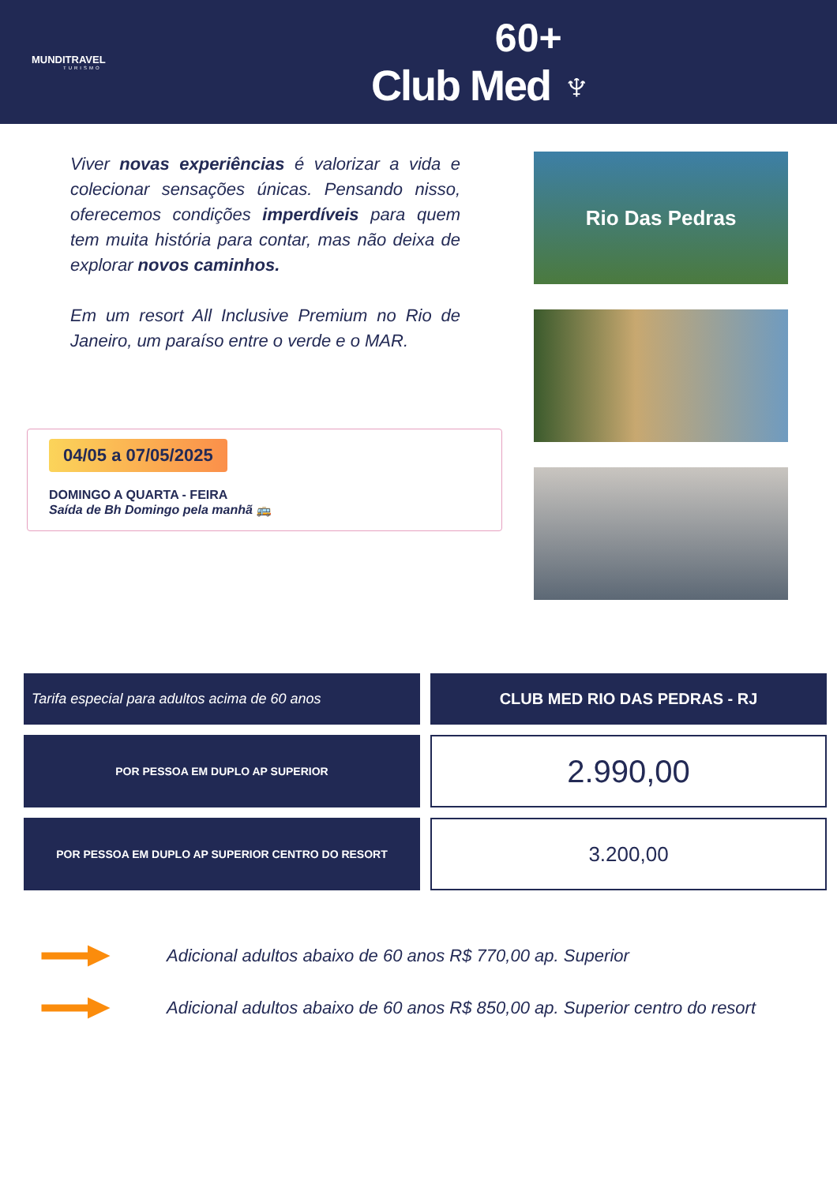MUNDITRAVEL
TURISMO
60+
Club Med ♆
Viver novas experiências é valorizar a vida e colecionar sensações únicas. Pensando nisso, oferecemos condições imperdíveis para quem tem muita história para contar, mas não deixa de explorar novos caminhos.
Em um resort All Inclusive Premium no Rio de Janeiro, um paraíso entre o verde e o MAR.
04/05 a 07/05/2025
DOMINGO A QUARTA - FEIRA
Saída de Bh Domingo pela manhã 🚌
Rio Das Pedras
| Tarifa especial para adultos acima de 60 anos | CLUB MED RIO DAS PEDRAS - RJ |
| POR PESSOA EM DUPLO AP SUPERIOR | 2.990,00 |
| POR PESSOA EM DUPLO AP SUPERIOR CENTRO DO RESORT | 3.200,00 |
Adicional adultos abaixo de 60 anos R$ 770,00 ap. Superior
Adicional adultos abaixo de 60 anos R$ 850,00 ap. Superior centro do resort